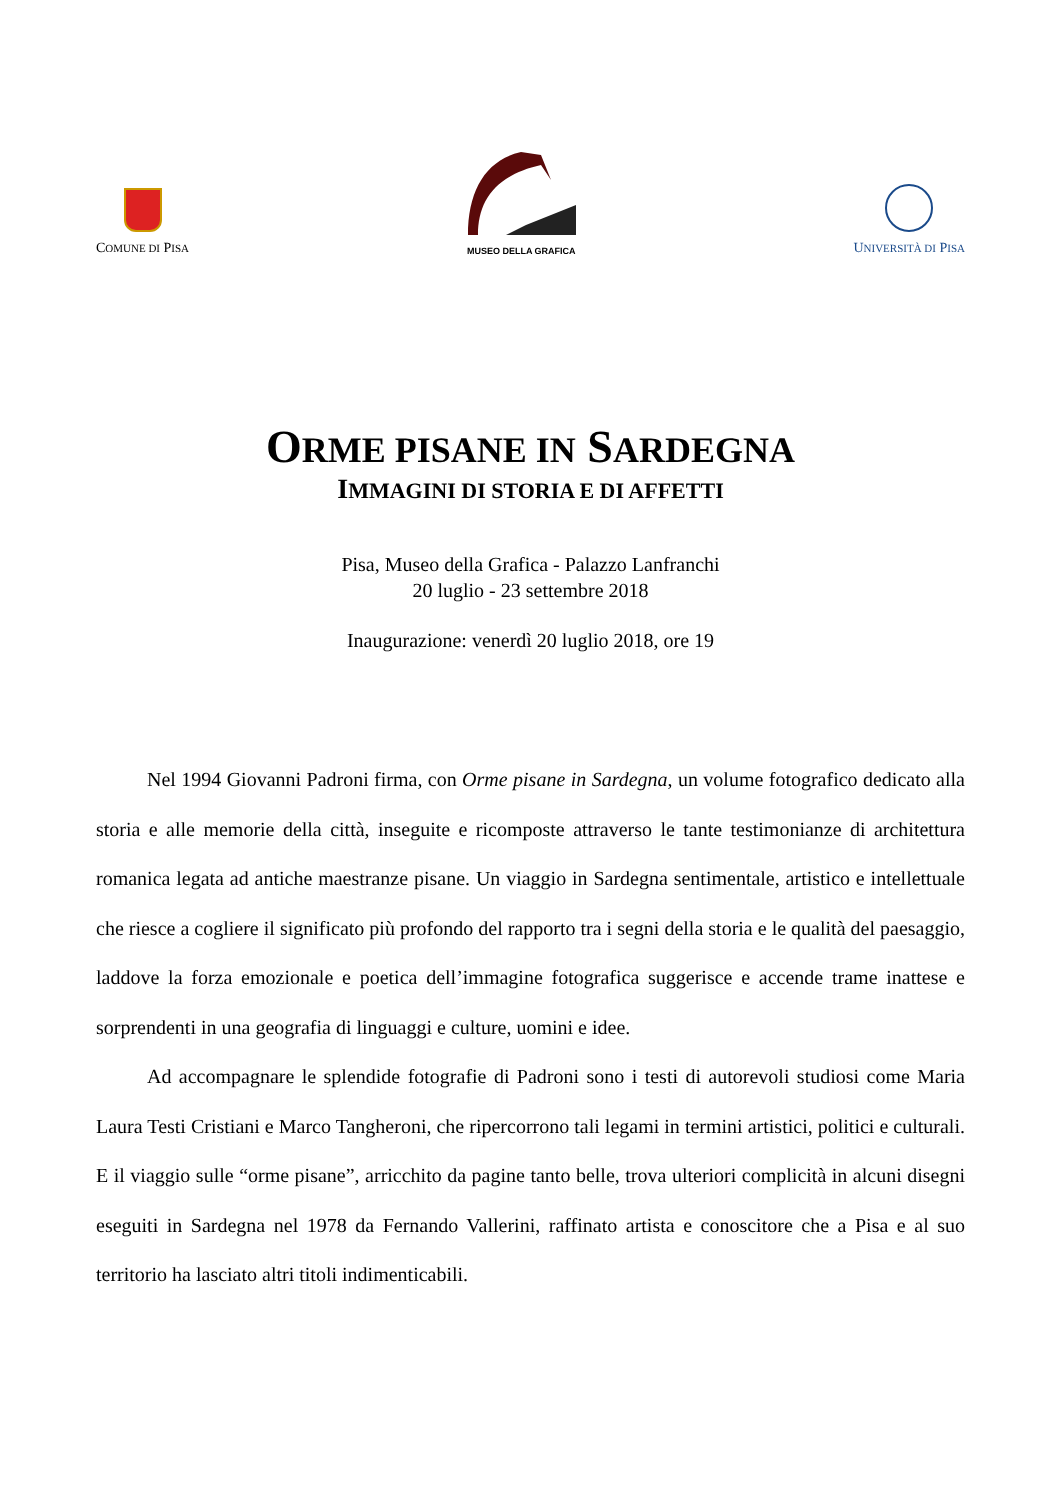COMUNE DI PISA
MUSEO DELLA GRAFICA
UNIVERSITÀ DI PISA
ORME PISANE IN SARDEGNA
IMMAGINI DI STORIA E DI AFFETTI
Pisa, Museo della Grafica - Palazzo Lanfranchi
20 luglio - 23 settembre 2018
Inaugurazione: venerdì 20 luglio 2018, ore 19
Nel 1994 Giovanni Padroni firma, con Orme pisane in Sardegna, un volume fotografico dedicato alla storia e alle memorie della città, inseguite e ricomposte attraverso le tante testimonianze di architettura romanica legata ad antiche maestranze pisane. Un viaggio in Sardegna sentimentale, artistico e intellettuale che riesce a cogliere il significato più profondo del rapporto tra i segni della storia e le qualità del paesaggio, laddove la forza emozionale e poetica dell’immagine fotografica suggerisce e accende trame inattese e sorprendenti in una geografia di linguaggi e culture, uomini e idee.
Ad accompagnare le splendide fotografie di Padroni sono i testi di autorevoli studiosi come Maria Laura Testi Cristiani e Marco Tangheroni, che ripercorrono tali legami in termini artistici, politici e culturali. E il viaggio sulle “orme pisane”, arricchito da pagine tanto belle, trova ulteriori complicità in alcuni disegni eseguiti in Sardegna nel 1978 da Fernando Vallerini, raffinato artista e conoscitore che a Pisa e al suo territorio ha lasciato altri titoli indimenticabili.